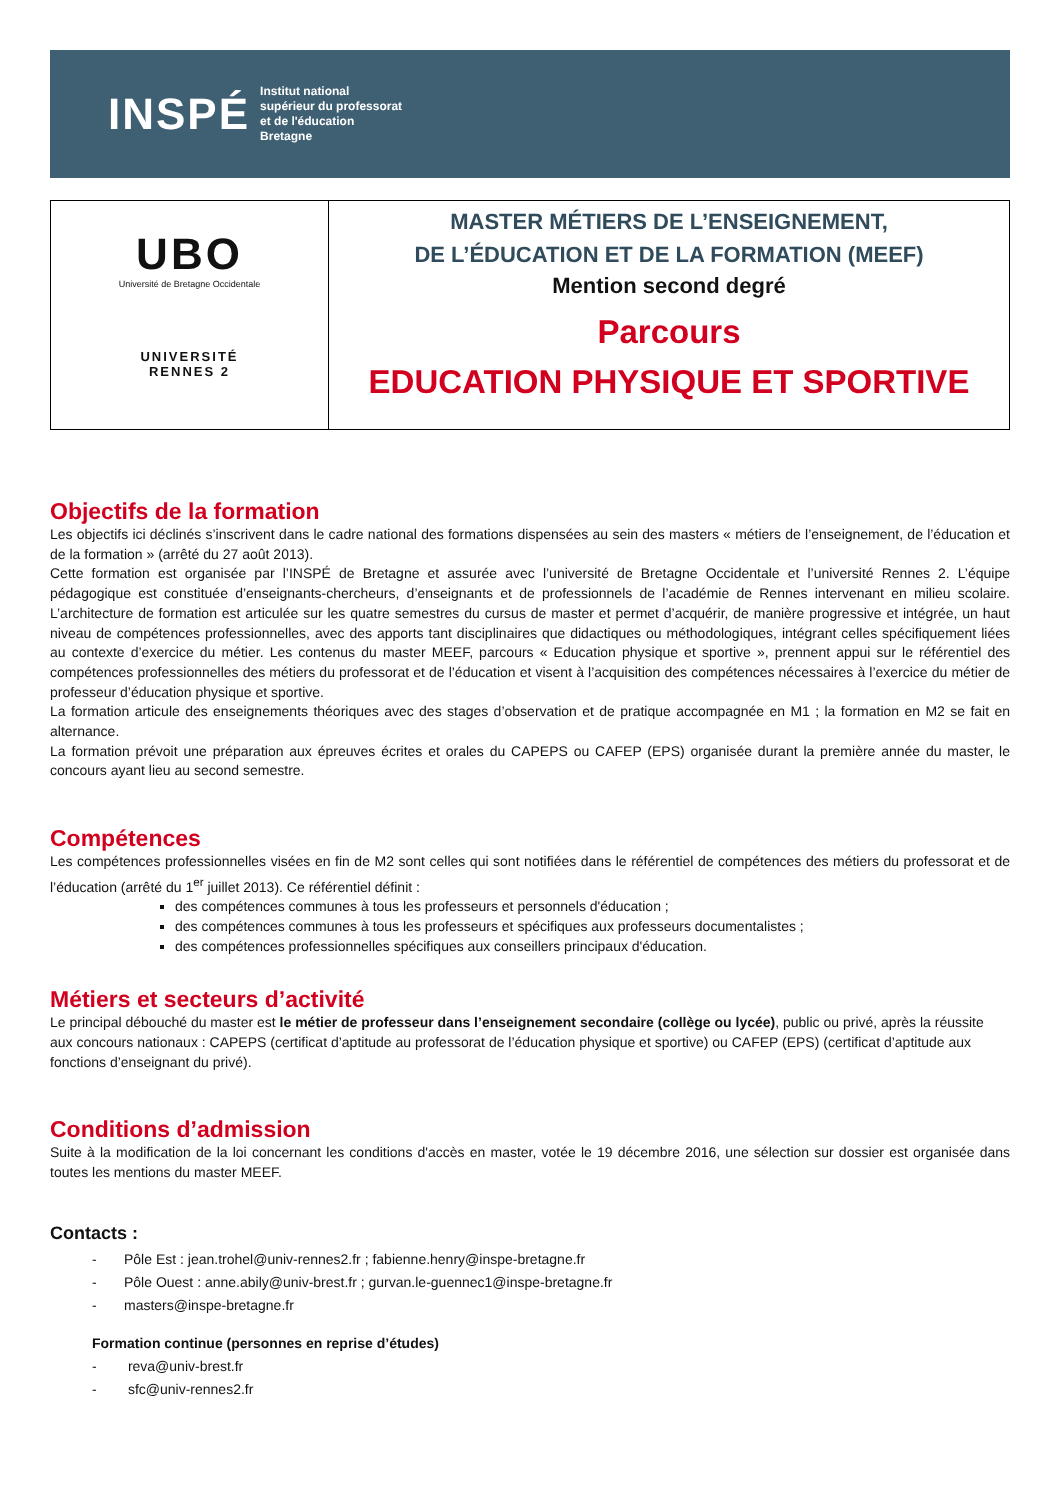INSPÉ
Institut national
supérieur du professorat
et de l'éducation
Bretagne
UBO
Université de Bretagne Occidentale
UNIVERSITÉ
RENNES 2
MASTER MÉTIERS DE L’ENSEIGNEMENT,
DE L’ÉDUCATION ET DE LA FORMATION (MEEF)
Mention second degré
Parcours
EDUCATION PHYSIQUE ET SPORTIVE
Objectifs de la formation
Les objectifs ici déclinés s’inscrivent dans le cadre national des formations dispensées au sein des masters « métiers de l’enseignement, de l’éducation et de la formation » (arrêté du 27 août 2013).
Cette formation est organisée par l’INSPÉ de Bretagne et assurée avec l’université de Bretagne Occidentale et l’université Rennes 2. L’équipe pédagogique est constituée d’enseignants-chercheurs, d’enseignants et de professionnels de l’académie de Rennes intervenant en milieu scolaire. L’architecture de formation est articulée sur les quatre semestres du cursus de master et permet d’acquérir, de manière progressive et intégrée, un haut niveau de compétences professionnelles, avec des apports tant disciplinaires que didactiques ou méthodologiques, intégrant celles spécifiquement liées au contexte d’exercice du métier. Les contenus du master MEEF, parcours « Education physique et sportive », prennent appui sur le référentiel des compétences professionnelles des métiers du professorat et de l’éducation et visent à l’acquisition des compétences nécessaires à l’exercice du métier de professeur d’éducation physique et sportive.
La formation articule des enseignements théoriques avec des stages d’observation et de pratique accompagnée en M1 ; la formation en M2 se fait en alternance.
La formation prévoit une préparation aux épreuves écrites et orales du CAPEPS ou CAFEP (EPS) organisée durant la première année du master, le concours ayant lieu au second semestre.
Compétences
Les compétences professionnelles visées en fin de M2 sont celles qui sont notifiées dans le référentiel de compétences des métiers du professorat et de l’éducation (arrêté du 1<sup>er</sup> juillet 2013). Ce référentiel définit :
des compétences communes à tous les professeurs et personnels d'éducation ;
des compétences communes à tous les professeurs et spécifiques aux professeurs documentalistes ;
des compétences professionnelles spécifiques aux conseillers principaux d'éducation.
Métiers et secteurs d’activité
Le principal débouché du master est le métier de professeur dans l’enseignement secondaire (collège ou lycée), public ou privé, après la réussite aux concours nationaux : CAPEPS (certificat d’aptitude au professorat de l’éducation physique et sportive) ou CAFEP (EPS) (certificat d’aptitude aux fonctions d’enseignant du privé).
Conditions d’admission
Suite à la modification de la loi concernant les conditions d'accès en master, votée le 19 décembre 2016, une sélection sur dossier est organisée dans toutes les mentions du master MEEF.
Contacts :
- Pôle Est : jean.trohel@univ-rennes2.fr ; fabienne.henry@inspe-bretagne.fr
- Pôle Ouest : anne.abily@univ-brest.fr ; gurvan.le-guennec1@inspe-bretagne.fr
- masters@inspe-bretagne.fr
Formation continue (personnes en reprise d’études)
- reva@univ-brest.fr
- sfc@univ-rennes2.fr